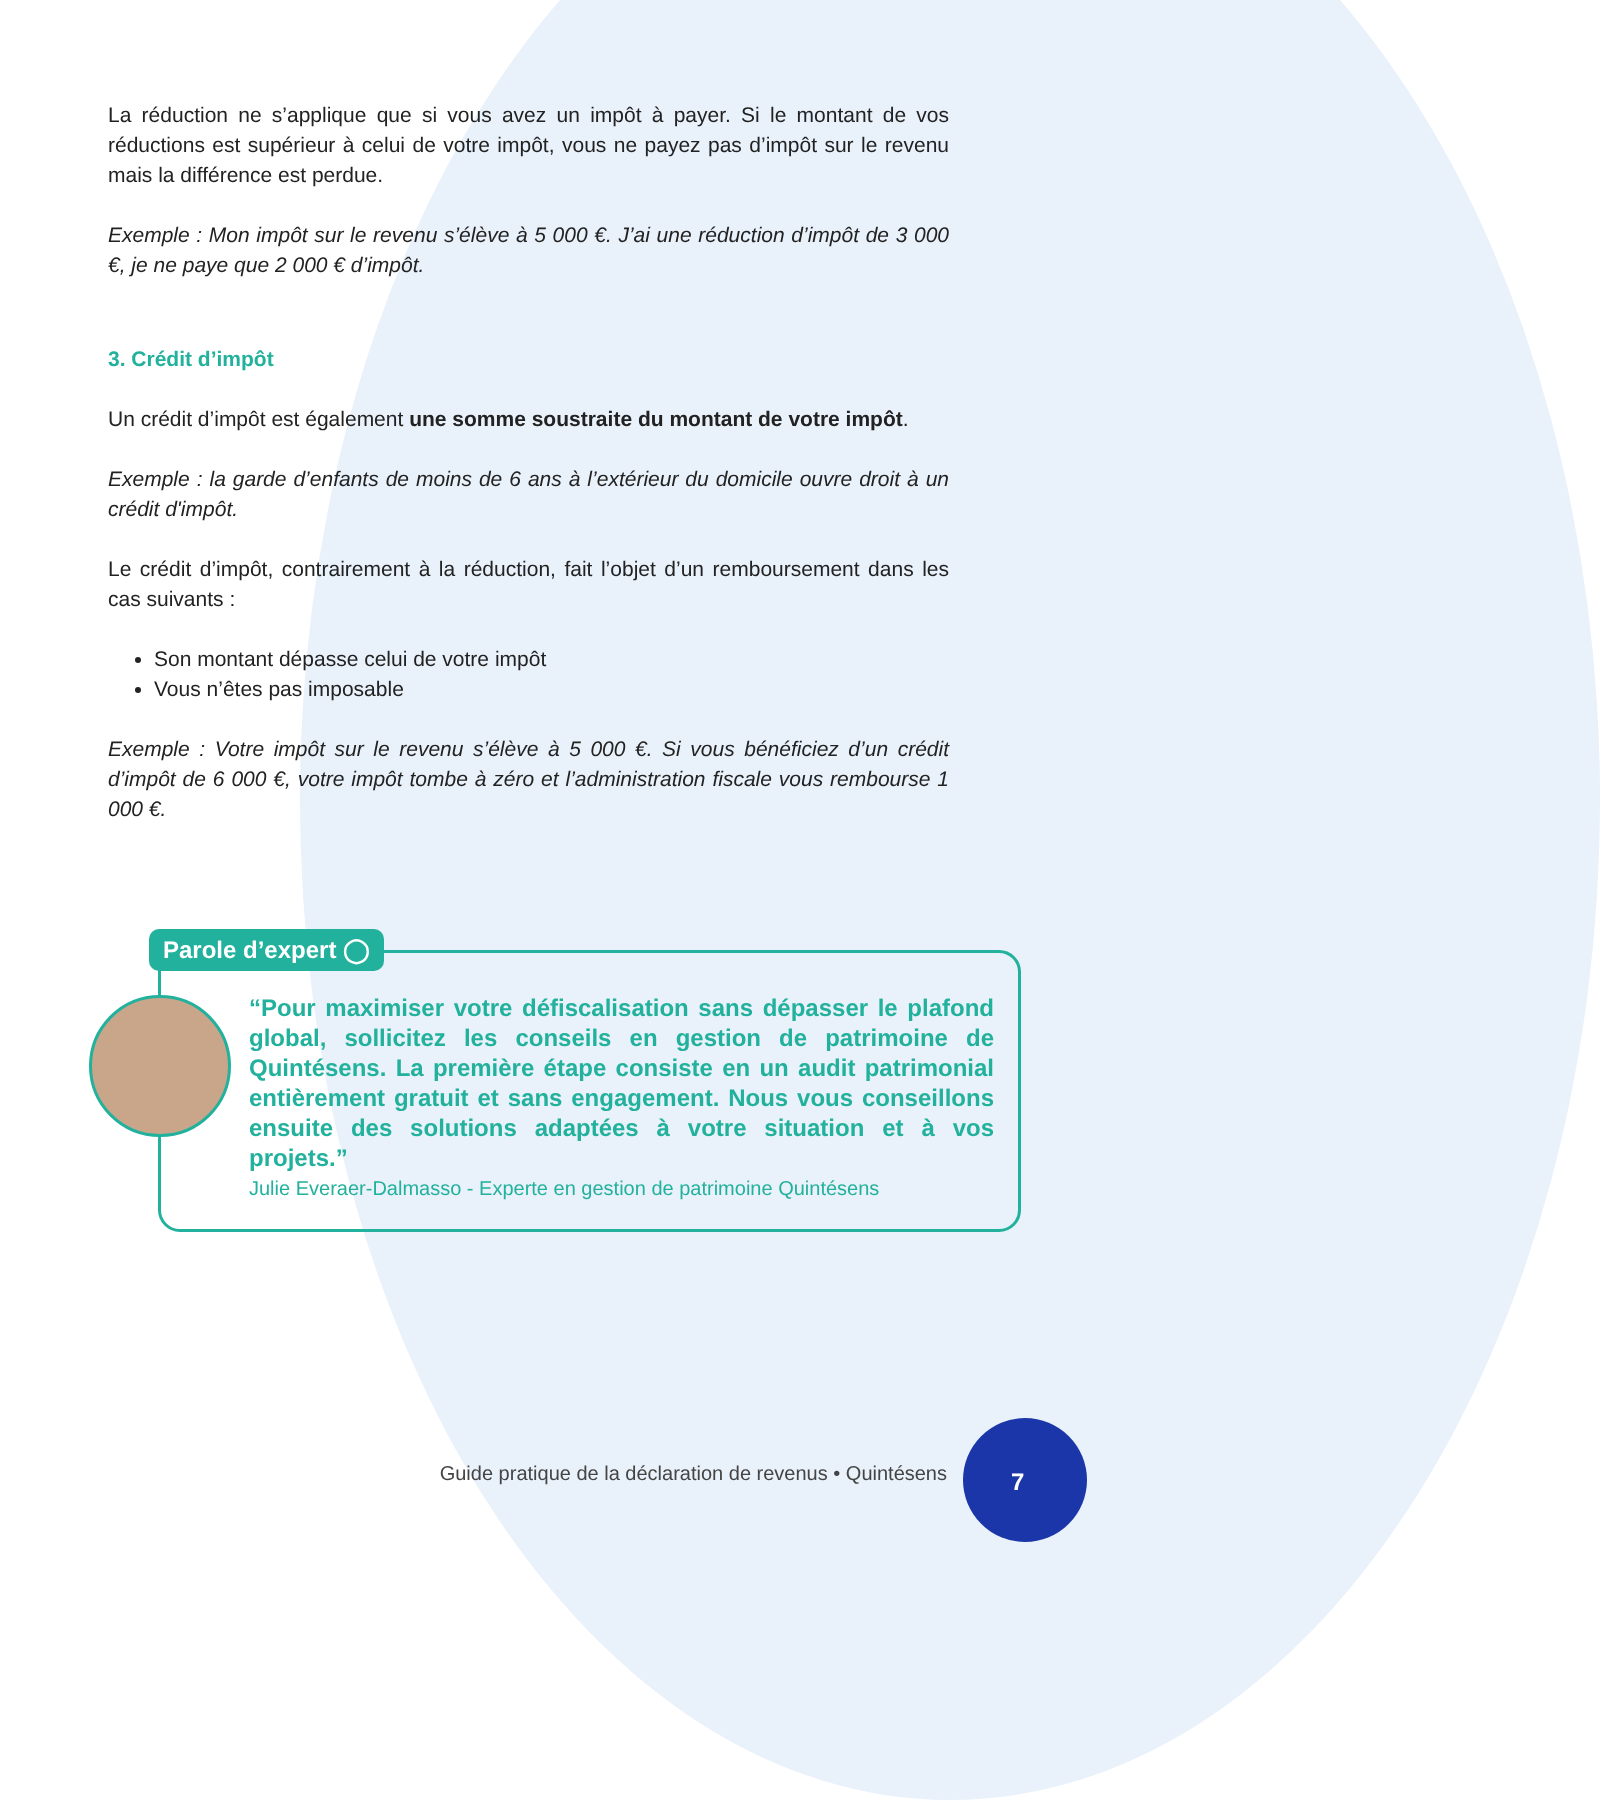La réduction ne s’applique que si vous avez un impôt à payer. Si le montant de vos réductions est supérieur à celui de votre impôt, vous ne payez pas d’impôt sur le revenu mais la différence est perdue.
Exemple : Mon impôt sur le revenu s’élève à 5 000 €. J’ai une réduction d’impôt de 3 000 €, je ne paye que 2 000 € d’impôt.
3. Crédit d’impôt
Un crédit d’impôt est également une somme soustraite du montant de votre impôt.
Exemple : la garde d’enfants de moins de 6 ans à l’extérieur du domicile ouvre droit à un crédit d'impôt.
Le crédit d’impôt, contrairement à la réduction, fait l’objet d’un remboursement dans les cas suivants :
Son montant dépasse celui de votre impôt
Vous n’êtes pas imposable
Exemple : Votre impôt sur le revenu s’élève à 5 000 €. Si vous bénéficiez d’un crédit d’impôt de 6 000 €, votre impôt tombe à zéro et l’administration fiscale vous rembourse 1 000 €.
Parole d’expert ◯
“Pour maximiser votre défiscalisation sans dépasser le plafond global, sollicitez les conseils en gestion de patrimoine de Quintésens. La première étape consiste en un audit patrimonial entièrement gratuit et sans engagement. Nous vous conseillons ensuite des solutions adaptées à votre situation et à vos projets.”
Julie Everaer-Dalmasso - Experte en gestion de patrimoine Quintésens
Guide pratique de la déclaration de revenus • Quintésens
7